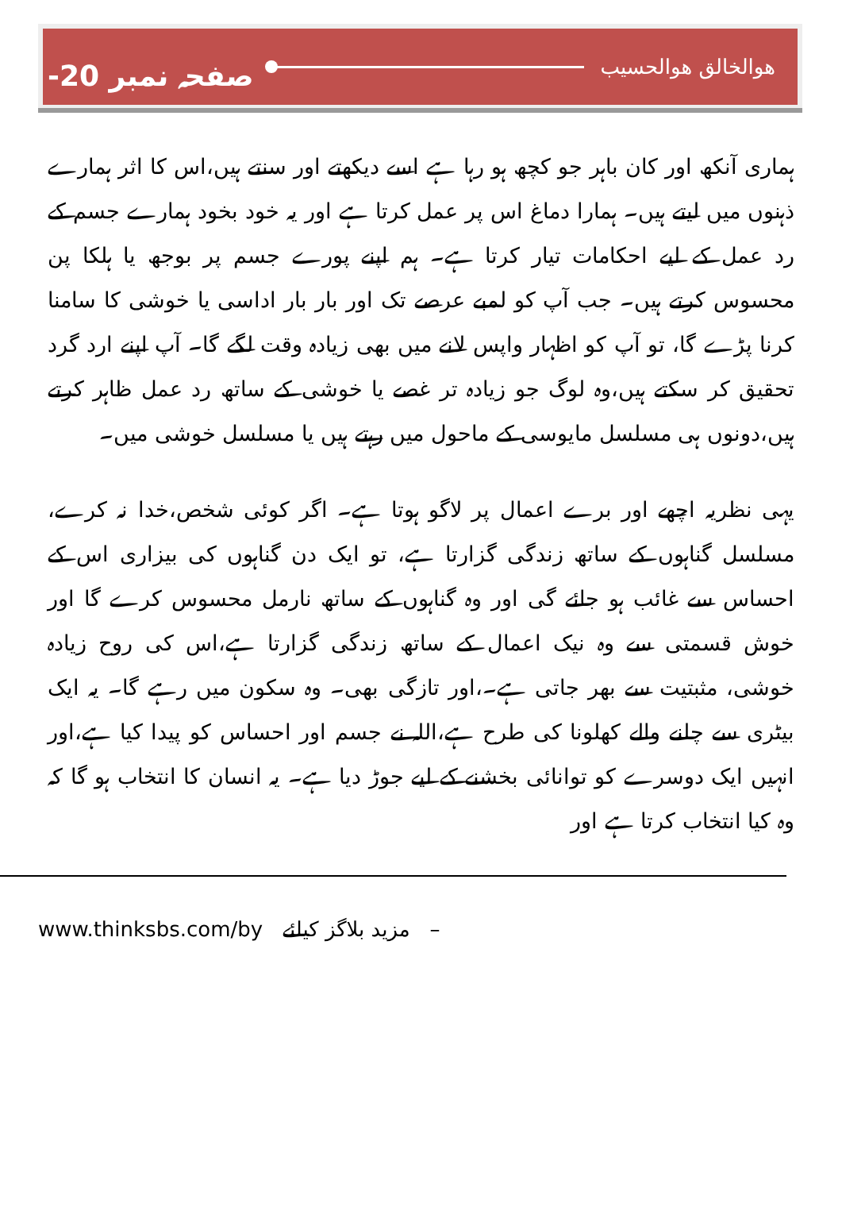صفحہ نمبر ‎-20 ھوالخالق ھوالحسیب
ہماری آنکھ اور کان باہر جو کچھ ہو رہا ہے اسے دیکھتے اور سنتے ہیں،اس کا اثر ہمارے ذہنوں میں لیتے ہیں۔ ہمارا دماغ اس پر عمل کرتا ہے اور یہ خود بخود ہمارے جسم کے رد عمل کے لیے احکامات تیار کرتا ہے۔ ہم اپنے پورے جسم پر بوجھ یا ہلکا پن محسوس کرتے ہیں۔ جب آپ کو لمبے عرصے تک اور بار بار اداسی یا خوشی کا سامنا کرنا پڑے گا، تو آپ کو اظہار واپس لانے میں بھی زیادہ وقت لگے گا۔ آپ اپنے ارد گرد تحقیق کر سکتے ہیں،وہ لوگ جو زیادہ تر غصے یا خوشی کے ساتھ رد عمل ظاہر کرتے ہیں،دونوں ہی مسلسل مایوسی کے ماحول میں رہتے ہیں یا مسلسل خوشی میں۔
یہی نظریہ اچھے اور برے اعمال پر لاگو ہوتا ہے۔ اگر کوئی شخص،خدا نہ کرے، مسلسل گناہوں کے ساتھ زندگی گزارتا ہے، تو ایک دن گناہوں کی بیزاری اس کے احساس سے غائب ہو جائے گی اور وہ گناہوں کے ساتھ نارمل محسوس کرے گا اور خوش قسمتی سے وہ نیک اعمال کے ساتھ زندگی گزارتا ہے،اس کی روح زیادہ خوشی، مثبتیت سے بھر جاتی ہے۔،اور تازگی بھی۔ وہ سکون میں رہے گا۔ یہ ایک بیٹری سے چلنے والے کھلونا کی طرح ہے،اللہ نے جسم اور احساس کو پیدا کیا ہے،اور انہیں ایک دوسرے کو توانائی بخشنے کے لیے جوڑ دیا ہے۔ یہ انسان کا انتخاب ہو گا کہ وہ کیا انتخاب کرتا ہے اور
www.thinksbs.com/by مزید بلاگز کیلئے –